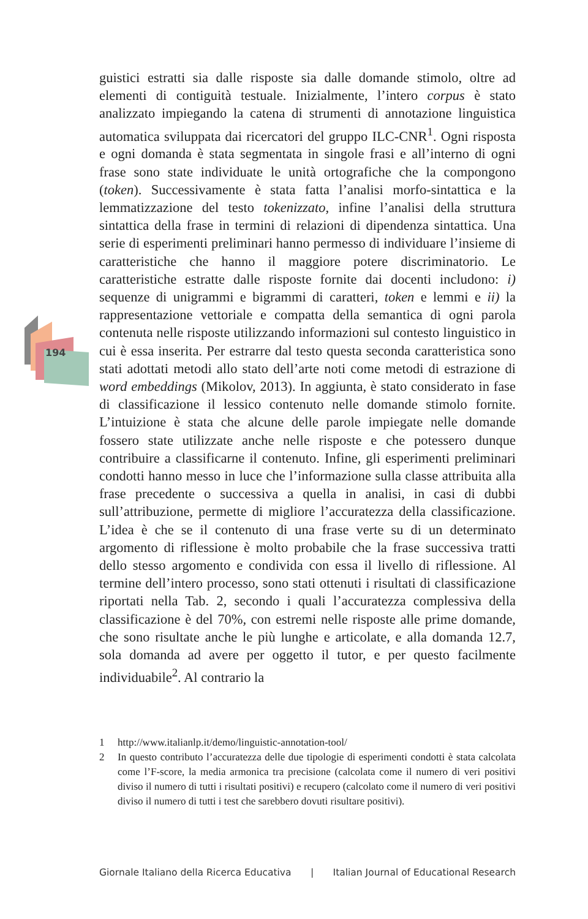194
guistici estratti sia dalle risposte sia dalle domande stimolo, oltre ad elementi di contiguità testuale. Inizialmente, l’intero corpus è stato analizzato impiegando la catena di strumenti di annotazione linguistica automatica sviluppata dai ricercatori del gruppo ILC-CNR<sup>1</sup>. Ogni risposta e ogni domanda è stata segmentata in singole frasi e all’interno di ogni frase sono state individuate le unità ortografiche che la compongono (token). Successivamente è stata fatta l’analisi morfo-sintattica e la lemmatizzazione del testo tokenizzato, infine l’analisi della struttura sintattica della frase in termini di relazioni di dipendenza sintattica. Una serie di esperimenti preliminari hanno permesso di individuare l’insieme di caratteristiche che hanno il maggiore potere discriminatorio. Le caratteristiche estratte dalle risposte fornite dai docenti includono: i) sequenze di unigrammi e bigrammi di caratteri, token e lemmi e ii) la rappresentazione vettoriale e compatta della semantica di ogni parola contenuta nelle risposte utilizzando informazioni sul contesto linguistico in cui è essa inserita. Per estrarre dal testo questa seconda caratteristica sono stati adottati metodi allo stato dell’arte noti come metodi di estrazione di word embeddings (Mikolov, 2013). In aggiunta, è stato considerato in fase di classificazione il lessico contenuto nelle domande stimolo fornite. L’intuizione è stata che alcune delle parole impiegate nelle domande fossero state utilizzate anche nelle risposte e che potessero dunque contribuire a classificarne il contenuto. Infine, gli esperimenti preliminari condotti hanno messo in luce che l’informazione sulla classe attribuita alla frase precedente o successiva a quella in analisi, in casi di dubbi sull’attribuzione, permette di migliore l’accuratezza della classificazione. L’idea è che se il contenuto di una frase verte su di un determinato argomento di riflessione è molto probabile che la frase successiva tratti dello stesso argomento e condivida con essa il livello di riflessione. Al termine dell’intero processo, sono stati ottenuti i risultati di classificazione riportati nella Tab. 2, secondo i quali l’accuratezza complessiva della classificazione è del 70%, con estremi nelle risposte alle prime domande, che sono risultate anche le più lunghe e articolate, e alla domanda 12.7, sola domanda ad avere per oggetto il tutor, e per questo facilmente individuabile<sup>2</sup>. Al contrario la
1 http://www.italianlp.it/demo/linguistic-annotation-tool/
2 In questo contributo l’accuratezza delle due tipologie di esperimenti condotti è stata calcolata come l’F-score, la media armonica tra precisione (calcolata come il numero di veri positivi diviso il numero di tutti i risultati positivi) e recupero (calcolato come il numero di veri positivi diviso il numero di tutti i test che sarebbero dovuti risultare positivi).
Giornale Italiano della Ricerca Educativa | Italian Journal of Educational Research